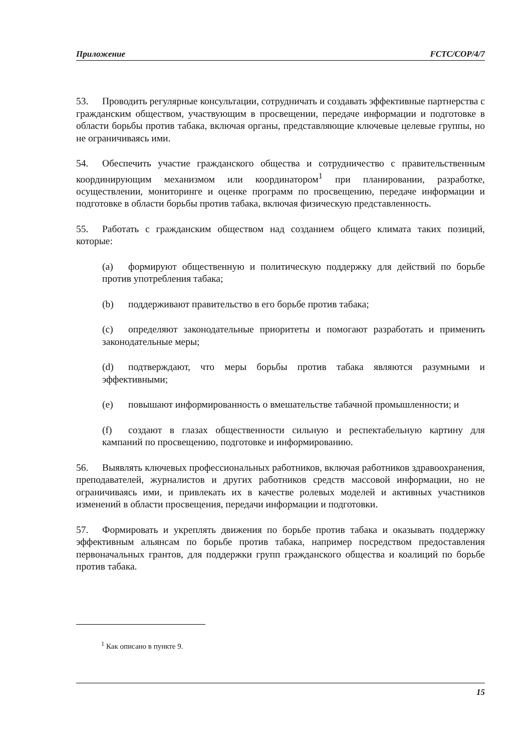Приложение FCTC/COP/4/7
53. Проводить регулярные консультации, сотрудничать и создавать эффективные партнерства с гражданским обществом, участвующим в просвещении, передаче информации и подготовке в области борьбы против табака, включая органы, представляющие ключевые целевые группы, но не ограничиваясь ими.
54. Обеспечить участие гражданского общества и сотрудничество с правительственным координирующим механизмом или координатором<sup>1</sup> при планировании, разработке, осуществлении, мониторинге и оценке программ по просвещению, передаче информации и подготовке в области борьбы против табака, включая физическую представленность.
55. Работать с гражданским обществом над созданием общего климата таких позиций, которые:
(a) формируют общественную и политическую поддержку для действий по борьбе против употребления табака;
(b) поддерживают правительство в его борьбе против табака;
(c) определяют законодательные приоритеты и помогают разработать и применить законодательные меры;
(d) подтверждают, что меры борьбы против табака являются разумными и эффективными;
(e) повышают информированность о вмешательстве табачной промышленности; и
(f) создают в глазах общественности сильную и респектабельную картину для кампаний по просвещению, подготовке и информированию.
56. Выявлять ключевых профессиональных работников, включая работников здравоохранения, преподавателей, журналистов и других работников средств массовой информации, но не ограничиваясь ими, и привлекать их в качестве ролевых моделей и активных участников изменений в области просвещения, передачи информации и подготовки.
57. Формировать и укреплять движения по борьбе против табака и оказывать поддержку эффективным альянсам по борьбе против табака, например посредством предоставления первоначальных грантов, для поддержки групп гражданского общества и коалиций по борьбе против табака.
<sup>1</sup> Как описано в пункте 9.
15